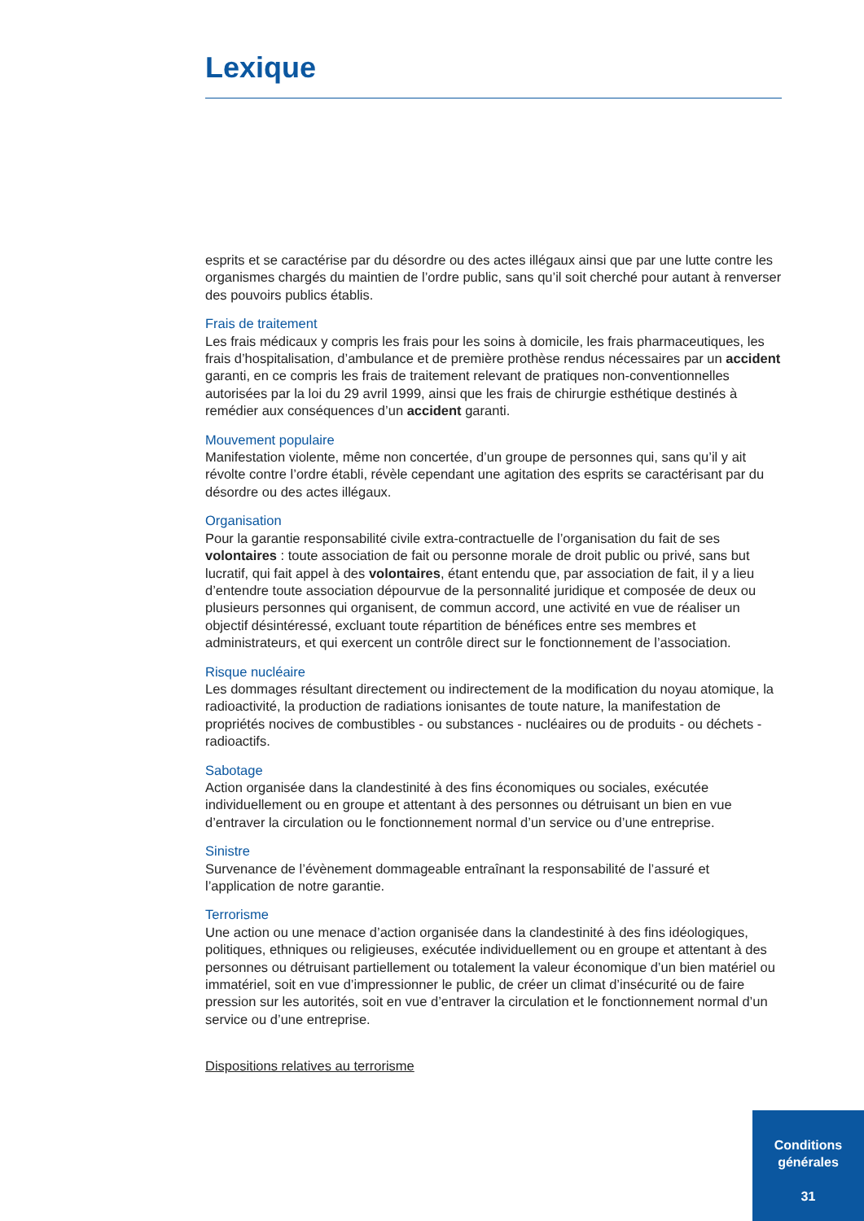Lexique
esprits et se caractérise par du désordre ou des actes illégaux ainsi que par une lutte contre les organismes chargés du maintien de l’ordre public, sans qu’il soit cherché pour autant à renverser des pouvoirs publics établis.
Frais de traitement
Les frais médicaux y compris les frais pour les soins à domicile, les frais pharmaceutiques, les frais d’hospitalisation, d’ambulance et de première prothèse rendus nécessaires par un accident garanti, en ce compris les frais de traitement relevant de pratiques non-conventionnelles autorisées par la loi du 29 avril 1999, ainsi que les frais de chirurgie esthétique destinés à remédier aux conséquences d’un accident garanti.
Mouvement populaire
Manifestation violente, même non concertée, d’un groupe de personnes qui, sans qu’il y ait révolte contre l’ordre établi, révèle cependant une agitation des esprits se caractérisant par du désordre ou des actes illégaux.
Organisation
Pour la garantie responsabilité civile extra-contractuelle de l’organisation du fait de ses volontaires : toute association de fait ou personne morale de droit public ou privé, sans but lucratif, qui fait appel à des volontaires, étant entendu que, par association de fait, il y a lieu d’entendre toute association dépourvue de la personnalité juridique et composée de deux ou plusieurs personnes qui organisent, de commun accord, une activité en vue de réaliser un objectif désintéressé, excluant toute répartition de bénéfices entre ses membres et administrateurs, et qui exercent un contrôle direct sur le fonctionnement de l’association.
Risque nucléaire
Les dommages résultant directement ou indirectement de la modification du noyau atomique, la radioactivité, la production de radiations ionisantes de toute nature, la manifestation de propriétés nocives de combustibles - ou substances - nucléaires ou de produits - ou déchets - radioactifs.
Sabotage
Action organisée dans la clandestinité à des fins économiques ou sociales, exécutée individuellement ou en groupe et attentant à des personnes ou détruisant un bien en vue d’entraver la circulation ou le fonctionnement normal d’un service ou d’une entreprise.
Sinistre
Survenance de l’évènement dommageable entraînant la responsabilité de l’assuré et l’application de notre garantie.
Terrorisme
Une action ou une menace d’action organisée dans la clandestinité à des fins idéologiques, politiques, ethniques ou religieuses, exécutée individuellement ou en groupe et attentant à des personnes ou détruisant partiellement ou totalement la valeur économique d’un bien matériel ou immatériel, soit en vue d’impressionner le public, de créer un climat d’insécurité ou de faire pression sur les autorités, soit en vue d’entraver la circulation et le fonctionnement normal d’un service ou d’une entreprise.
Dispositions relatives au terrorisme
Conditions
générales
31